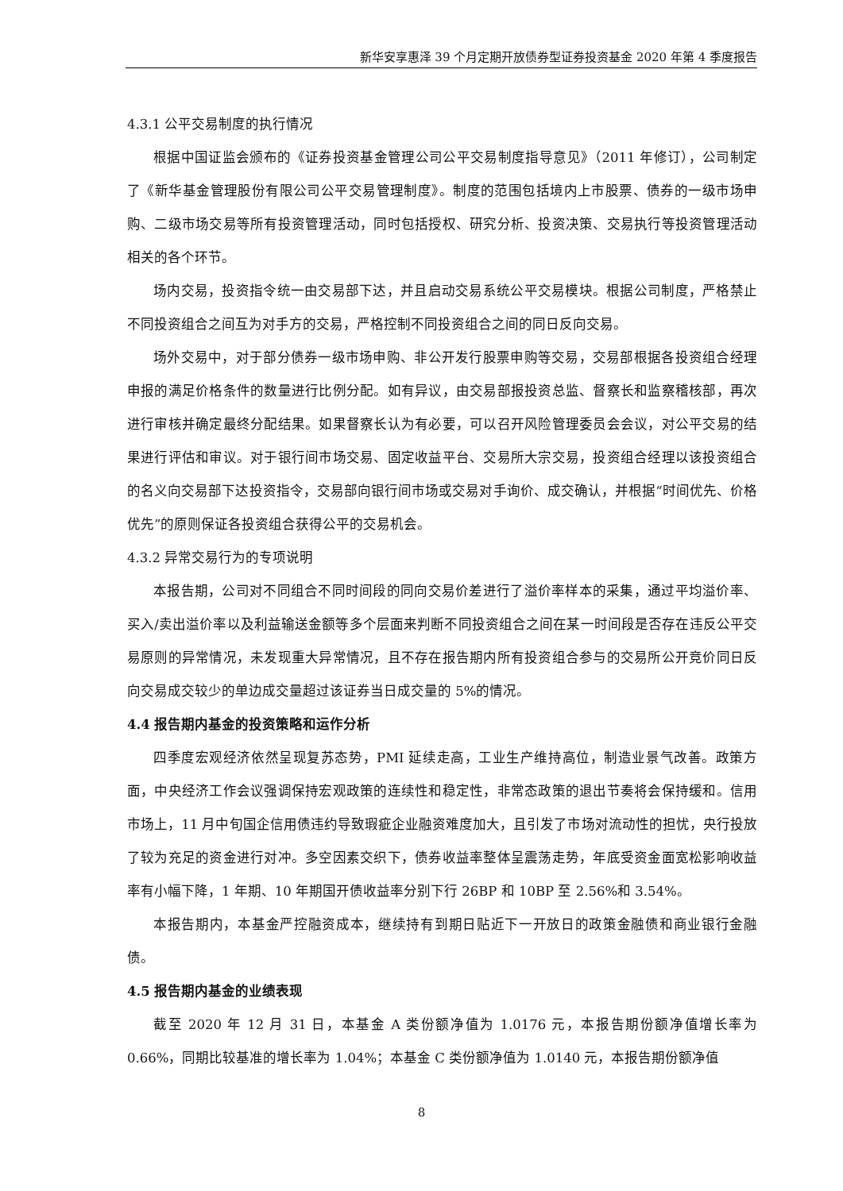新华安享惠泽 39 个月定期开放债券型证券投资基金 2020 年第 4 季度报告
4.3.1 公平交易制度的执行情况
根据中国证监会颁布的《证券投资基金管理公司公平交易制度指导意见》（2011 年修订），公司制定了《新华基金管理股份有限公司公平交易管理制度》。制度的范围包括境内上市股票、债券的一级市场申购、二级市场交易等所有投资管理活动，同时包括授权、研究分析、投资决策、交易执行等投资管理活动相关的各个环节。
场内交易，投资指令统一由交易部下达，并且启动交易系统公平交易模块。根据公司制度，严格禁止不同投资组合之间互为对手方的交易，严格控制不同投资组合之间的同日反向交易。
场外交易中，对于部分债券一级市场申购、非公开发行股票申购等交易，交易部根据各投资组合经理申报的满足价格条件的数量进行比例分配。如有异议，由交易部报投资总监、督察长和监察稽核部，再次进行审核并确定最终分配结果。如果督察长认为有必要，可以召开风险管理委员会会议，对公平交易的结果进行评估和审议。对于银行间市场交易、固定收益平台、交易所大宗交易，投资组合经理以该投资组合的名义向交易部下达投资指令，交易部向银行间市场或交易对手询价、成交确认，并根据“时间优先、价格优先”的原则保证各投资组合获得公平的交易机会。
4.3.2 异常交易行为的专项说明
本报告期，公司对不同组合不同时间段的同向交易价差进行了溢价率样本的采集，通过平均溢价率、买入/卖出溢价率以及利益输送金额等多个层面来判断不同投资组合之间在某一时间段是否存在违反公平交易原则的异常情况，未发现重大异常情况，且不存在报告期内所有投资组合参与的交易所公开竞价同日反向交易成交较少的单边成交量超过该证券当日成交量的 5%的情况。
4.4 报告期内基金的投资策略和运作分析
四季度宏观经济依然呈现复苏态势，PMI 延续走高，工业生产维持高位，制造业景气改善。政策方面，中央经济工作会议强调保持宏观政策的连续性和稳定性，非常态政策的退出节奏将会保持缓和。信用市场上，11 月中旬国企信用债违约导致瑕疵企业融资难度加大，且引发了市场对流动性的担忧，央行投放了较为充足的资金进行对冲。多空因素交织下，债券收益率整体呈震荡走势，年底受资金面宽松影响收益率有小幅下降，1 年期、10 年期国开债收益率分别下行 26BP 和 10BP 至 2.56%和 3.54%。
本报告期内，本基金严控融资成本，继续持有到期日贴近下一开放日的政策金融债和商业银行金融债。
4.5 报告期内基金的业绩表现
截至 2020 年 12 月 31 日，本基金 A 类份额净值为 1.0176 元，本报告期份额净值增长率为 0.66%，同期比较基准的增长率为 1.04%；本基金 C 类份额净值为 1.0140 元，本报告期份额净值
8